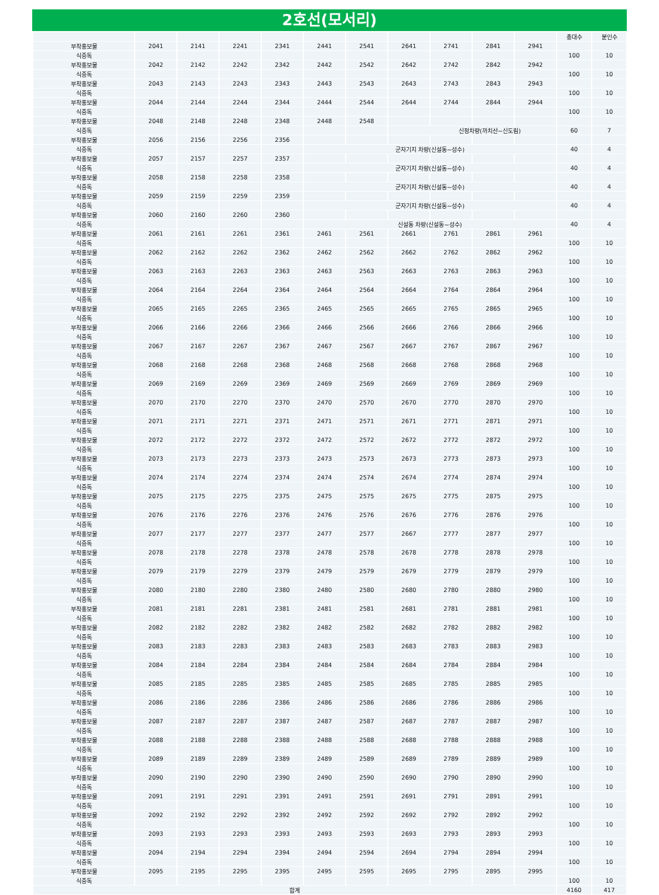2호선(모서리)
| | | | | | | | | | | | 총대수 | 붙인수 |
| --- | --- | --- | --- | --- | --- | --- | --- | --- | --- | --- | --- | --- |
| 부착홍보물 | 2041 | 2141 | 2241 | 2341 | 2441 | 2541 | 2641 | 2741 | 2841 | 2941 | | |
| 식중독 | | | | | | | | | | | 100 | 10 |
| 부착홍보물 | 2042 | 2142 | 2242 | 2342 | 2442 | 2542 | 2642 | 2742 | 2842 | 2942 | | |
| 식중독 | | | | | | | | | | | 100 | 10 |
| 부착홍보물 | 2043 | 2143 | 2243 | 2343 | 2443 | 2543 | 2643 | 2743 | 2843 | 2943 | | |
| 식중독 | | | | | | | | | | | 100 | 10 |
| 부착홍보물 | 2044 | 2144 | 2244 | 2344 | 2444 | 2544 | 2644 | 2744 | 2844 | 2944 | | |
| 식중독 | | | | | | | | | | | 100 | 10 |
| 부착홍보물 | 2048 | 2148 | 2248 | 2348 | 2448 | 2548 | | | | | | |
| 식중독 | | | | | | | 신정차량(까치산~신도림) | | | | 60 | 7 |
| 부착홍보물 | 2056 | 2156 | 2256 | 2356 | | | | | | | | |
| 식중독 | | | | | 군자기지 차량(신설동~성수) | | | | | | 40 | 4 |
| 부착홍보물 | 2057 | 2157 | 2257 | 2357 | | | | | | | | |
| 식중독 | | | | | 군자기지 차량(신설동~성수) | | | | | | 40 | 4 |
| 부착홍보물 | 2058 | 2158 | 2258 | 2358 | | | | | | | | |
| 식중독 | | | | | 군자기지 차량(신설동~성수) | | | | | | 40 | 4 |
| 부착홍보물 | 2059 | 2159 | 2259 | 2359 | | | | | | | | |
| 식중독 | | | | | 군자기지 차량(신설동~성수) | | | | | | 40 | 4 |
| 부착홍보물 | 2060 | 2160 | 2260 | 2360 | | | | | | | | |
| 식중독 | | | | | 신설동 차량(신설동~성수) | | | | | | 40 | 4 |
| 부착홍보물 | 2061 | 2161 | 2261 | 2361 | 2461 | 2561 | 2661 | 2761 | 2861 | 2961 | | |
| 식중독 | | | | | | | | | | | 100 | 10 |
| 부착홍보물 | 2062 | 2162 | 2262 | 2362 | 2462 | 2562 | 2662 | 2762 | 2862 | 2962 | | |
| 식중독 | | | | | | | | | | | 100 | 10 |
| 부착홍보물 | 2063 | 2163 | 2263 | 2363 | 2463 | 2563 | 2663 | 2763 | 2863 | 2963 | | |
| 식중독 | | | | | | | | | | | 100 | 10 |
| 부착홍보물 | 2064 | 2164 | 2264 | 2364 | 2464 | 2564 | 2664 | 2764 | 2864 | 2964 | | |
| 식중독 | | | | | | | | | | | 100 | 10 |
| 부착홍보물 | 2065 | 2165 | 2265 | 2365 | 2465 | 2565 | 2665 | 2765 | 2865 | 2965 | | |
| 식중독 | | | | | | | | | | | 100 | 10 |
| 부착홍보물 | 2066 | 2166 | 2266 | 2366 | 2466 | 2566 | 2666 | 2766 | 2866 | 2966 | | |
| 식중독 | | | | | | | | | | | 100 | 10 |
| 부착홍보물 | 2067 | 2167 | 2267 | 2367 | 2467 | 2567 | 2667 | 2767 | 2867 | 2967 | | |
| 식중독 | | | | | | | | | | | 100 | 10 |
| 부착홍보물 | 2068 | 2168 | 2268 | 2368 | 2468 | 2568 | 2668 | 2768 | 2868 | 2968 | | |
| 식중독 | | | | | | | | | | | 100 | 10 |
| 부착홍보물 | 2069 | 2169 | 2269 | 2369 | 2469 | 2569 | 2669 | 2769 | 2869 | 2969 | | |
| 식중독 | | | | | | | | | | | 100 | 10 |
| 부착홍보물 | 2070 | 2170 | 2270 | 2370 | 2470 | 2570 | 2670 | 2770 | 2870 | 2970 | | |
| 식중독 | | | | | | | | | | | 100 | 10 |
| 부착홍보물 | 2071 | 2171 | 2271 | 2371 | 2471 | 2571 | 2671 | 2771 | 2871 | 2971 | | |
| 식중독 | | | | | | | | | | | 100 | 10 |
| 부착홍보물 | 2072 | 2172 | 2272 | 2372 | 2472 | 2572 | 2672 | 2772 | 2872 | 2972 | | |
| 식중독 | | | | | | | | | | | 100 | 10 |
| 부착홍보물 | 2073 | 2173 | 2273 | 2373 | 2473 | 2573 | 2673 | 2773 | 2873 | 2973 | | |
| 식중독 | | | | | | | | | | | 100 | 10 |
| 부착홍보물 | 2074 | 2174 | 2274 | 2374 | 2474 | 2574 | 2674 | 2774 | 2874 | 2974 | | |
| 식중독 | | | | | | | | | | | 100 | 10 |
| 부착홍보물 | 2075 | 2175 | 2275 | 2375 | 2475 | 2575 | 2675 | 2775 | 2875 | 2975 | | |
| 식중독 | | | | | | | | | | | 100 | 10 |
| 부착홍보물 | 2076 | 2176 | 2276 | 2376 | 2476 | 2576 | 2676 | 2776 | 2876 | 2976 | | |
| 식중독 | | | | | | | | | | | 100 | 10 |
| 부착홍보물 | 2077 | 2177 | 2277 | 2377 | 2477 | 2577 | 2667 | 2777 | 2877 | 2977 | | |
| 식중독 | | | | | | | | | | | 100 | 10 |
| 부착홍보물 | 2078 | 2178 | 2278 | 2378 | 2478 | 2578 | 2678 | 2778 | 2878 | 2978 | | |
| 식중독 | | | | | | | | | | | 100 | 10 |
| 부착홍보물 | 2079 | 2179 | 2279 | 2379 | 2479 | 2579 | 2679 | 2779 | 2879 | 2979 | | |
| 식중독 | | | | | | | | | | | 100 | 10 |
| 부착홍보물 | 2080 | 2180 | 2280 | 2380 | 2480 | 2580 | 2680 | 2780 | 2880 | 2980 | | |
| 식중독 | | | | | | | | | | | 100 | 10 |
| 부착홍보물 | 2081 | 2181 | 2281 | 2381 | 2481 | 2581 | 2681 | 2781 | 2881 | 2981 | | |
| 식중독 | | | | | | | | | | | 100 | 10 |
| 부착홍보물 | 2082 | 2182 | 2282 | 2382 | 2482 | 2582 | 2682 | 2782 | 2882 | 2982 | | |
| 식중독 | | | | | | | | | | | 100 | 10 |
| 부착홍보물 | 2083 | 2183 | 2283 | 2383 | 2483 | 2583 | 2683 | 2783 | 2883 | 2983 | | |
| 식중독 | | | | | | | | | | | 100 | 10 |
| 부착홍보물 | 2084 | 2184 | 2284 | 2384 | 2484 | 2584 | 2684 | 2784 | 2884 | 2984 | | |
| 식중독 | | | | | | | | | | | 100 | 10 |
| 부착홍보물 | 2085 | 2185 | 2285 | 2385 | 2485 | 2585 | 2685 | 2785 | 2885 | 2985 | | |
| 식중독 | | | | | | | | | | | 100 | 10 |
| 부착홍보물 | 2086 | 2186 | 2286 | 2386 | 2486 | 2586 | 2686 | 2786 | 2886 | 2986 | | |
| 식중독 | | | | | | | | | | | 100 | 10 |
| 부착홍보물 | 2087 | 2187 | 2287 | 2387 | 2487 | 2587 | 2687 | 2787 | 2887 | 2987 | | |
| 식중독 | | | | | | | | | | | 100 | 10 |
| 부착홍보물 | 2088 | 2188 | 2288 | 2388 | 2488 | 2588 | 2688 | 2788 | 2888 | 2988 | | |
| 식중독 | | | | | | | | | | | 100 | 10 |
| 부착홍보물 | 2089 | 2189 | 2289 | 2389 | 2489 | 2589 | 2689 | 2789 | 2889 | 2989 | | |
| 식중독 | | | | | | | | | | | 100 | 10 |
| 부착홍보물 | 2090 | 2190 | 2290 | 2390 | 2490 | 2590 | 2690 | 2790 | 2890 | 2990 | | |
| 식중독 | | | | | | | | | | | 100 | 10 |
| 부착홍보물 | 2091 | 2191 | 2291 | 2391 | 2491 | 2591 | 2691 | 2791 | 2891 | 2991 | | |
| 식중독 | | | | | | | | | | | 100 | 10 |
| 부착홍보물 | 2092 | 2192 | 2292 | 2392 | 2492 | 2592 | 2692 | 2792 | 2892 | 2992 | | |
| 식중독 | | | | | | | | | | | 100 | 10 |
| 부착홍보물 | 2093 | 2193 | 2293 | 2393 | 2493 | 2593 | 2693 | 2793 | 2893 | 2993 | | |
| 식중독 | | | | | | | | | | | 100 | 10 |
| 부착홍보물 | 2094 | 2194 | 2294 | 2394 | 2494 | 2594 | 2694 | 2794 | 2894 | 2994 | | |
| 식중독 | | | | | | | | | | | 100 | 10 |
| 부착홍보물 | 2095 | 2195 | 2295 | 2395 | 2495 | 2595 | 2695 | 2795 | 2895 | 2995 | | |
| 식중독 | | | | | | | | | | | 100 | 10 |
| 합계 | | | | | | | | | | | 4160 | 417 |